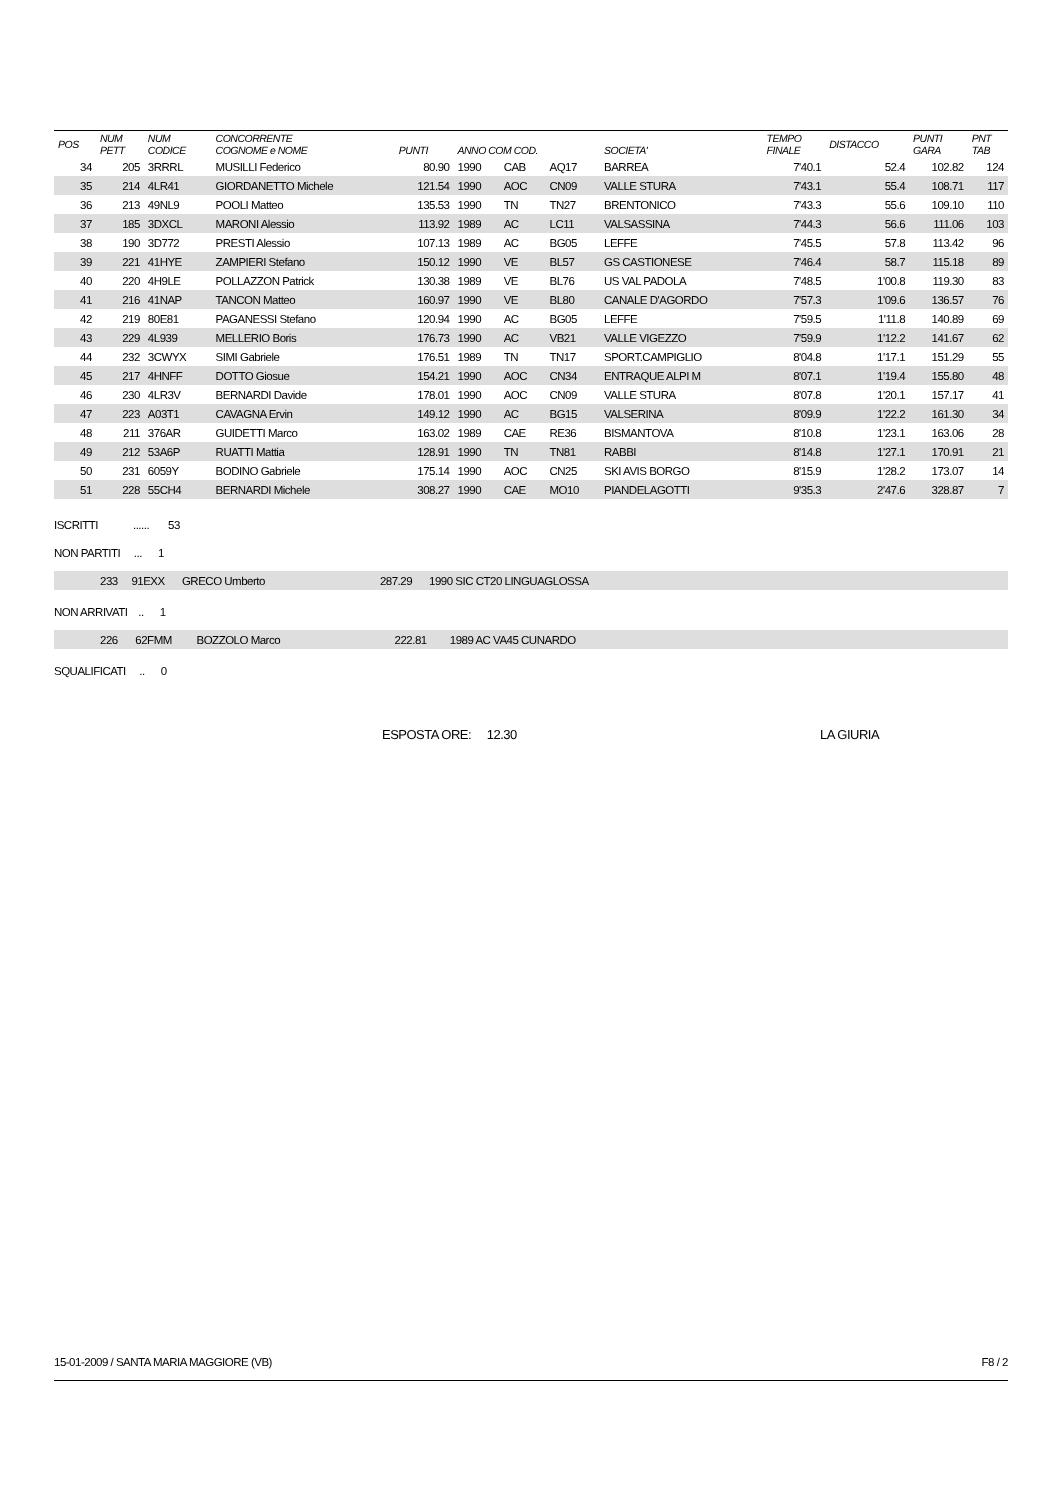| POS | NUM PETT | NUM CODICE | CONCORRENTE COGNOME e NOME | PUNTI | ANNO COM COD. | | | SOCIETA' | TEMPO FINALE | DISTACCO | PUNTI GARA | PNT TAB |
| --- | --- | --- | --- | --- | --- | --- | --- | --- | --- | --- | --- | --- |
| 34 | 205 | 3RRRL | MUSILLI Federico | 80.90 | 1990 | CAB | AQ17 | BARREA | 7'40.1 | 52.4 | 102.82 | 124 |
| 35 | 214 | 4LR41 | GIORDANETTO Michele | 121.54 | 1990 | AOC | CN09 | VALLE STURA | 7'43.1 | 55.4 | 108.71 | 117 |
| 36 | 213 | 49NL9 | POOLI Matteo | 135.53 | 1990 | TN | TN27 | BRENTONICO | 7'43.3 | 55.6 | 109.10 | 110 |
| 37 | 185 | 3DXCL | MARONI Alessio | 113.92 | 1989 | AC | LC11 | VALSASSINA | 7'44.3 | 56.6 | 111.06 | 103 |
| 38 | 190 | 3D772 | PRESTI Alessio | 107.13 | 1989 | AC | BG05 | LEFFE | 7'45.5 | 57.8 | 113.42 | 96 |
| 39 | 221 | 41HYE | ZAMPIERI Stefano | 150.12 | 1990 | VE | BL57 | GS CASTIONESE | 7'46.4 | 58.7 | 115.18 | 89 |
| 40 | 220 | 4H9LE | POLLAZZON Patrick | 130.38 | 1989 | VE | BL76 | US VAL PADOLA | 7'48.5 | 1'00.8 | 119.30 | 83 |
| 41 | 216 | 41NAP | TANCON Matteo | 160.97 | 1990 | VE | BL80 | CANALE D'AGORDO | 7'57.3 | 1'09.6 | 136.57 | 76 |
| 42 | 219 | 80E81 | PAGANESSI Stefano | 120.94 | 1990 | AC | BG05 | LEFFE | 7'59.5 | 1'11.8 | 140.89 | 69 |
| 43 | 229 | 4L939 | MELLERIO Boris | 176.73 | 1990 | AC | VB21 | VALLE VIGEZZO | 7'59.9 | 1'12.2 | 141.67 | 62 |
| 44 | 232 | 3CWYX | SIMI Gabriele | 176.51 | 1989 | TN | TN17 | SPORT.CAMPIGLIO | 8'04.8 | 1'17.1 | 151.29 | 55 |
| 45 | 217 | 4HNFF | DOTTO Giosue | 154.21 | 1990 | AOC | CN34 | ENTRAQUE ALPI M | 8'07.1 | 1'19.4 | 155.80 | 48 |
| 46 | 230 | 4LR3V | BERNARDI Davide | 178.01 | 1990 | AOC | CN09 | VALLE STURA | 8'07.8 | 1'20.1 | 157.17 | 41 |
| 47 | 223 | A03T1 | CAVAGNA Ervin | 149.12 | 1990 | AC | BG15 | VALSERINA | 8'09.9 | 1'22.2 | 161.30 | 34 |
| 48 | 211 | 376AR | GUIDETTI Marco | 163.02 | 1989 | CAE | RE36 | BISMANTOVA | 8'10.8 | 1'23.1 | 163.06 | 28 |
| 49 | 212 | 53A6P | RUATTI Mattia | 128.91 | 1990 | TN | TN81 | RABBI | 8'14.8 | 1'27.1 | 170.91 | 21 |
| 50 | 231 | 6059Y | BODINO Gabriele | 175.14 | 1990 | AOC | CN25 | SKI AVIS BORGO | 8'15.9 | 1'28.2 | 173.07 | 14 |
| 51 | 228 | 55CH4 | BERNARDI Michele | 308.27 | 1990 | CAE | MO10 | PIANDELAGOTTI | 9'35.3 | 2'47.6 | 328.87 | 7 |
ISCRITTI ...... 53
NON PARTITI ... 1
| | 233 | 91EXX | GRECO Umberto | 287.29 | 1990 SIC CT20 LINGUAGLOSSA | |
NON ARRIVATI .. 1
| | 226 | 62FMM | BOZZOLO Marco | 222.81 | 1989 AC VA45 CUNARDO | |
SQUALIFICATI .. 0
ESPOSTA ORE: 12.30 LA GIURIA
15-01-2009 / SANTA MARIA MAGGIORE (VB) F8 / 2